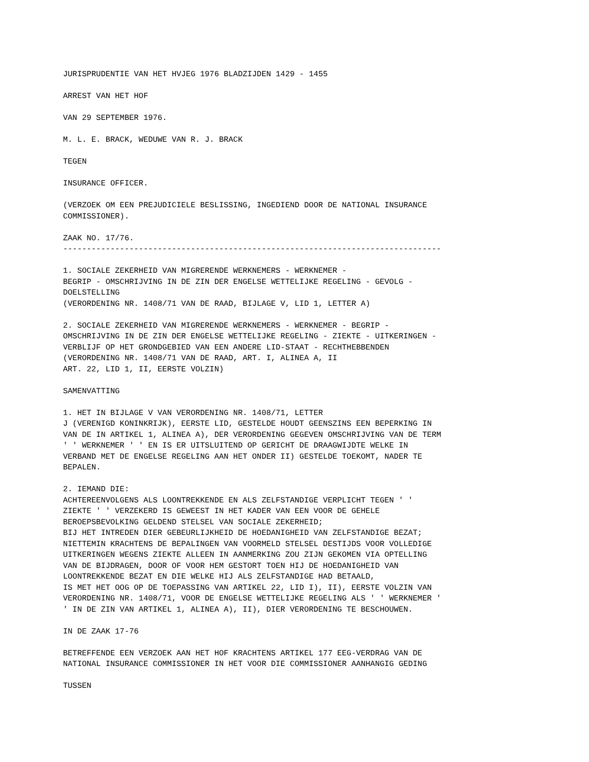JURISPRUDENTIE VAN HET HVJEG 1976 BLADZIJDEN 1429 - 1455
ARREST VAN HET HOF
VAN 29 SEPTEMBER 1976.
M. L. E. BRACK, WEDUWE VAN R. J. BRACK
TEGEN
INSURANCE OFFICER.
(VERZOEK OM EEN PREJUDICIELE BESLISSING, INGEDIEND DOOR DE NATIONAL INSURANCE COMMISSIONER).
ZAAK NO. 17/76. --------------------------------------------------------------------------------
1. SOCIALE ZEKERHEID VAN MIGRERENDE WERKNEMERS - WERKNEMER - BEGRIP - OMSCHRIJVING IN DE ZIN DER ENGELSE WETTELIJKE REGELING - GEVOLG - DOELSTELLING (VERORDENING NR. 1408/71 VAN DE RAAD, BIJLAGE V, LID 1, LETTER A)
2. SOCIALE ZEKERHEID VAN MIGRERENDE WERKNEMERS - WERKNEMER - BEGRIP - OMSCHRIJVING IN DE ZIN DER ENGELSE WETTELIJKE REGELING - ZIEKTE - UITKERINGEN - VERBLIJF OP HET GRONDGEBIED VAN EEN ANDERE LID-STAAT - RECHTHEBBENDEN (VERORDENING NR. 1408/71 VAN DE RAAD, ART. I, ALINEA A, II ART. 22, LID 1, II, EERSTE VOLZIN)
SAMENVATTING
1. HET IN BIJLAGE V VAN VERORDENING NR. 1408/71, LETTER J (VERENIGD KONINKRIJK), EERSTE LID, GESTELDE HOUDT GEENSZINS EEN BEPERKING IN VAN DE IN ARTIKEL 1, ALINEA A), DER VERORDENING GEGEVEN OMSCHRIJVING VAN DE TERM ' ' WERKNEMER ' ' EN IS ER UITSLUITEND OP GERICHT DE DRAAGWIJDTE WELKE IN VERBAND MET DE ENGELSE REGELING AAN HET ONDER II) GESTELDE TOEKOMT, NADER TE BEPALEN.
2. IEMAND DIE: ACHTEREENVOLGENS ALS LOONTREKKENDE EN ALS ZELFSTANDIGE VERPLICHT TEGEN ' ' ZIEKTE ' ' VERZEKERD IS GEWEEST IN HET KADER VAN EEN VOOR DE GEHELE BEROEPSBEVOLKING GELDEND STELSEL VAN SOCIALE ZEKERHEID; BIJ HET INTREDEN DIER GEBEURLIJKHEID DE HOEDANIGHEID VAN ZELFSTANDIGE BEZAT; NIETTEMIN KRACHTENS DE BEPALINGEN VAN VOORMELD STELSEL DESTIJDS VOOR VOLLEDIGE UITKERINGEN WEGENS ZIEKTE ALLEEN IN AANMERKING ZOU ZIJN GEKOMEN VIA OPTELLING VAN DE BIJDRAGEN, DOOR OF VOOR HEM GESTORT TOEN HIJ DE HOEDANIGHEID VAN LOONTREKKENDE BEZAT EN DIE WELKE HIJ ALS ZELFSTANDIGE HAD BETAALD, IS MET HET OOG OP DE TOEPASSING VAN ARTIKEL 22, LID I), II), EERSTE VOLZIN VAN VERORDENING NR. 1408/71, VOOR DE ENGELSE WETTELIJKE REGELING ALS ' ' WERKNEMER ' ' IN DE ZIN VAN ARTIKEL 1, ALINEA A), II), DIER VERORDENING TE BESCHOUWEN.
IN DE ZAAK 17-76
BETREFFENDE EEN VERZOEK AAN HET HOF KRACHTENS ARTIKEL 177 EEG-VERDRAG VAN DE NATIONAL INSURANCE COMMISSIONER IN HET VOOR DIE COMMISSIONER AANHANGIG GEDING
TUSSEN